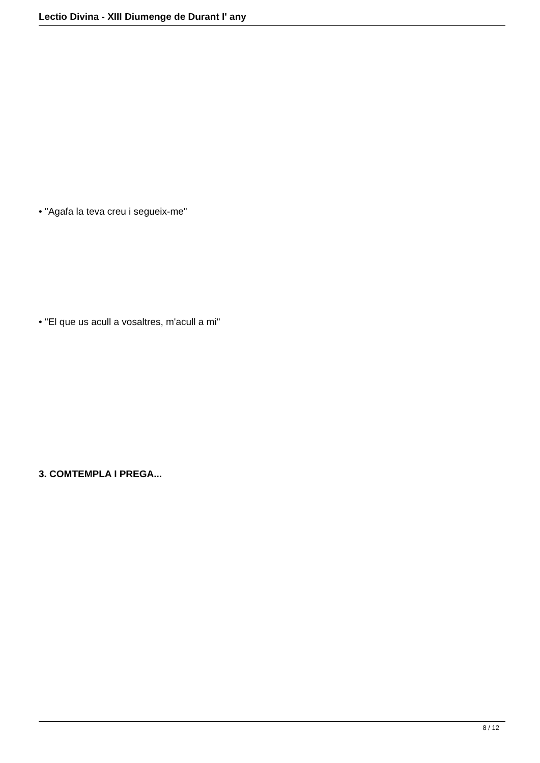Lectio Divina - XIII Diumenge de Durant l' any
• "Agafa la teva creu i segueix-me"
• "El que us acull a vosaltres, m'acull a mi"
3. COMTEMPLA I PREGA...
8 / 12